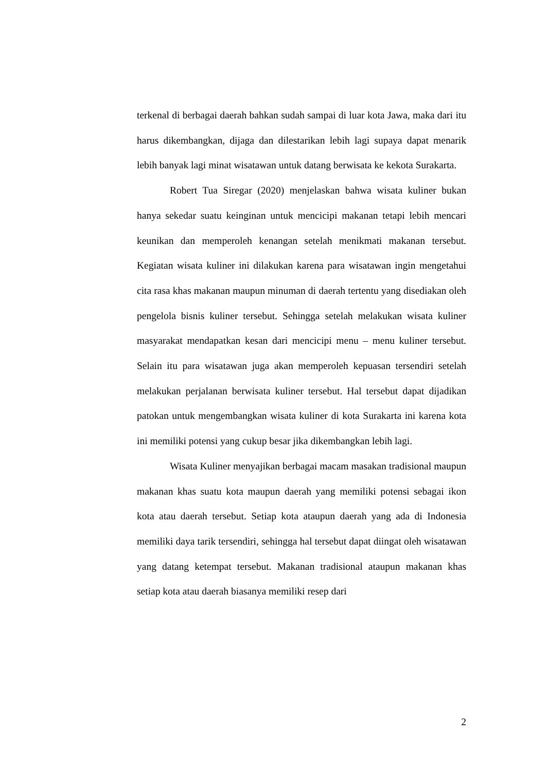terkenal di berbagai daerah bahkan sudah sampai di luar kota Jawa, maka dari itu harus dikembangkan, dijaga dan dilestarikan lebih lagi supaya dapat menarik lebih banyak lagi minat wisatawan untuk datang berwisata ke kekota Surakarta.
Robert Tua Siregar (2020) menjelaskan bahwa wisata kuliner bukan hanya sekedar suatu keinginan untuk mencicipi makanan tetapi lebih mencari keunikan dan memperoleh kenangan setelah menikmati makanan tersebut. Kegiatan wisata kuliner ini dilakukan karena para wisatawan ingin mengetahui cita rasa khas makanan maupun minuman di daerah tertentu yang disediakan oleh pengelola bisnis kuliner tersebut. Sehingga setelah melakukan wisata kuliner masyarakat mendapatkan kesan dari mencicipi menu – menu kuliner tersebut. Selain itu para wisatawan juga akan memperoleh kepuasan tersendiri setelah melakukan perjalanan berwisata kuliner tersebut. Hal tersebut dapat dijadikan patokan untuk mengembangkan wisata kuliner di kota Surakarta ini karena kota ini memiliki potensi yang cukup besar jika dikembangkan lebih lagi.
Wisata Kuliner menyajikan berbagai macam masakan tradisional maupun makanan khas suatu kota maupun daerah yang memiliki potensi sebagai ikon kota atau daerah tersebut. Setiap kota ataupun daerah yang ada di Indonesia memiliki daya tarik tersendiri, sehingga hal tersebut dapat diingat oleh wisatawan yang datang ketempat tersebut. Makanan tradisional ataupun makanan khas setiap kota atau daerah biasanya memiliki resep dari
2